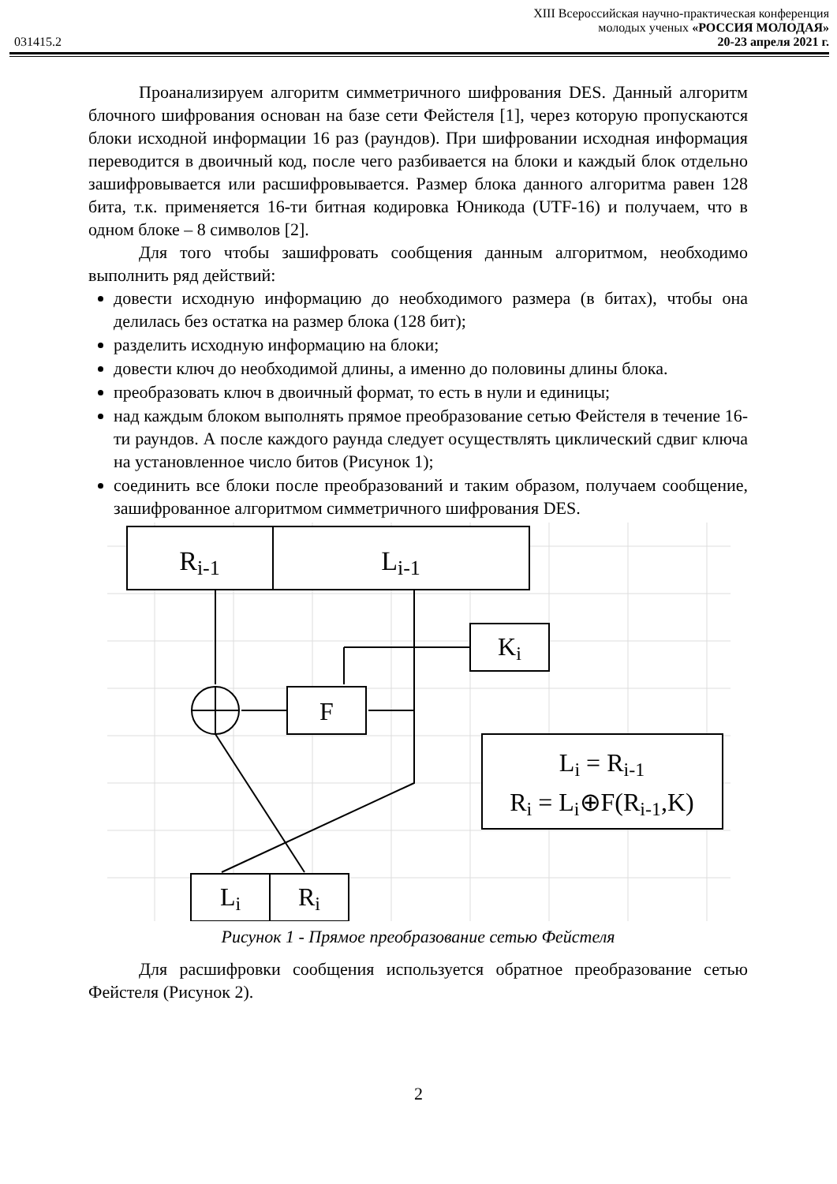XIII Всероссийская научно-практическая конференция
молодых ученых «РОССИЯ МОЛОДАЯ»
031415.2 20-23 апреля 2021 г.
Проанализируем алгоритм симметричного шифрования DES. Данный алгоритм блочного шифрования основан на базе сети Фейстеля [1], через которую пропускаются блоки исходной информации 16 раз (раундов). При шифровании исходная информация переводится в двоичный код, после чего разбивается на блоки и каждый блок отдельно зашифровывается или расшифровывается. Размер блока данного алгоритма равен 128 бита, т.к. применяется 16-ти битная кодировка Юникода (UTF-16) и получаем, что в одном блоке – 8 символов [2].
Для того чтобы зашифровать сообщения данным алгоритмом, необходимо выполнить ряд действий:
довести исходную информацию до необходимого размера (в битах), чтобы она делилась без остатка на размер блока (128 бит);
разделить исходную информацию на блоки;
довести ключ до необходимой длины, а именно до половины длины блока.
преобразовать ключ в двоичный формат, то есть в нули и единицы;
над каждым блоком выполнять прямое преобразование сетью Фейстеля в течение 16-ти раундов. А после каждого раунда следует осуществлять циклический сдвиг ключа на установленное число битов (Рисунок 1);
соединить все блоки после преобразований и таким образом, получаем сообщение, зашифрованное алгоритмом симметричного шифрования DES.
Ri-1
Li-1
Ki
F
Li = Ri-1
Ri = Li⊕F(Ri-1,K)
Li
Ri
Рисунок 1 - Прямое преобразование сетью Фейстеля
Для расшифровки сообщения используется обратное преобразование сетью Фейстеля (Рисунок 2).
2